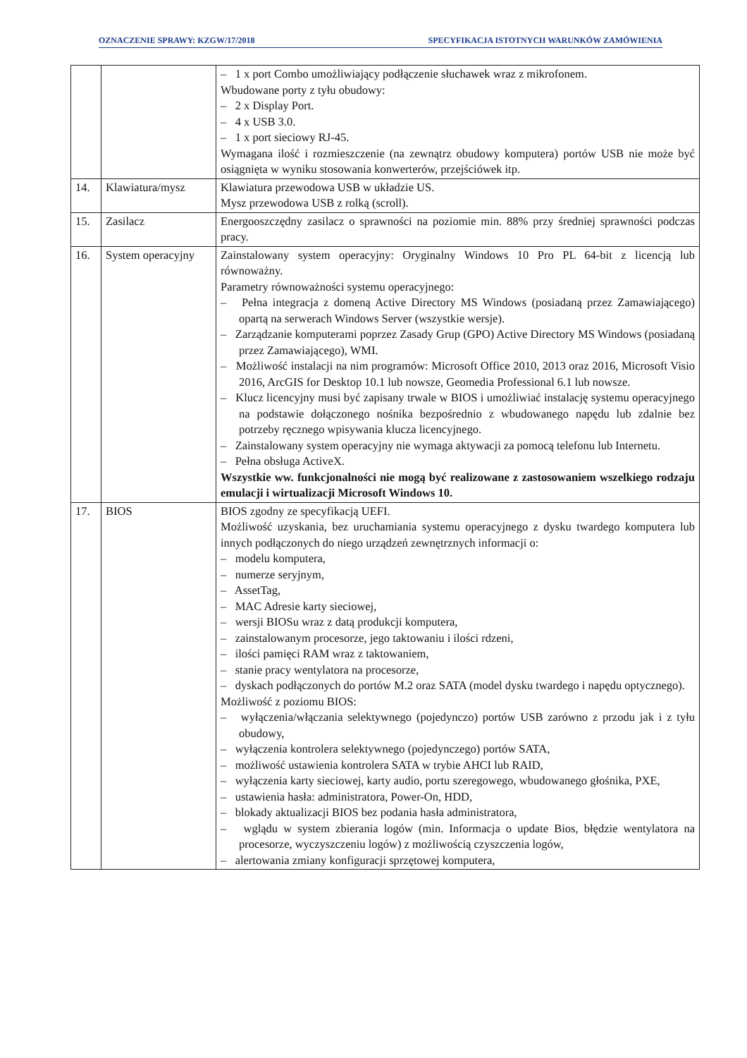OZNACZENIE SPRAWY: KZGW/17/2018 SPECYFIKACJA ISTOTNYCH WARUNKÓW ZAMÓWIENIA
| | | – 1 x port Combo umożliwiający podłączenie słuchawek wraz z mikrofonem. Wbudowane porty z tyłu obudowy: – 2 x Display Port. – 4 x USB 3.0. – 1 x port sieciowy RJ-45. Wymagana ilość i rozmieszczenie (na zewnątrz obudowy komputera) portów USB nie może być osiągnięta w wyniku stosowania konwerterów, przejściówek itp. |
| 14. | Klawiatura/mysz | Klawiatura przewodowa USB w układzie US. Mysz przewodowa USB z rolką (scroll). |
| 15. | Zasilacz | Energooszczędny zasilacz o sprawności na poziomie min. 88% przy średniej sprawności podczas pracy. |
| 16. | System operacyjny | Zainstalowany system operacyjny: Oryginalny Windows 10 Pro PL 64-bit z licencją lub równoważny. Parametry równoważności systemu operacyjnego: – Pełna integracja z domeną Active Directory MS Windows (posiadaną przez Zamawiającego) opartą na serwerach Windows Server (wszystkie wersje). – Zarządzanie komputerami poprzez Zasady Grup (GPO) Active Directory MS Windows (posiadaną przez Zamawiającego), WMI. – Możliwość instalacji na nim programów: Microsoft Office 2010, 2013 oraz 2016, Microsoft Visio 2016, ArcGIS for Desktop 10.1 lub nowsze, Geomedia Professional 6.1 lub nowsze. – Klucz licencyjny musi być zapisany trwale w BIOS i umożliwiać instalację systemu operacyjnego na podstawie dołączonego nośnika bezpośrednio z wbudowanego napędu lub zdalnie bez potrzeby ręcznego wpisywania klucza licencyjnego. – Zainstalowany system operacyjny nie wymaga aktywacji za pomocą telefonu lub Internetu. – Pełna obsługa ActiveX. Wszystkie ww. funkcjonalności nie mogą być realizowane z zastosowaniem wszelkiego rodzaju emulacji i wirtualizacji Microsoft Windows 10. |
| 17. | BIOS | BIOS zgodny ze specyfikacją UEFI. Możliwość uzyskania, bez uruchamiania systemu operacyjnego z dysku twardego komputera lub innych podłączonych do niego urządzeń zewnętrznych informacji o: – modelu komputera, – numerze seryjnym, – AssetTag, – MAC Adresie karty sieciowej, – wersji BIOSu wraz z datą produkcji komputera, – zainstalowanym procesorze, jego taktowaniu i ilości rdzeni, – ilości pamięci RAM wraz z taktowaniem, – stanie pracy wentylatora na procesorze, – dyskach podłączonych do portów M.2 oraz SATA (model dysku twardego i napędu optycznego). Możliwość z poziomu BIOS: – wyłączenia/włączania selektywnego (pojedynczo) portów USB zarówno z przodu jak i z tyłu obudowy, – wyłączenia kontrolera selektywnego (pojedynczego) portów SATA, – możliwość ustawienia kontrolera SATA w trybie AHCI lub RAID, – wyłączenia karty sieciowej, karty audio, portu szeregowego, wbudowanego głośnika, PXE, – ustawienia hasła: administratora, Power-On, HDD, – blokady aktualizacji BIOS bez podania hasła administratora, – wglądu w system zbierania logów (min. Informacja o update Bios, błędzie wentylatora na procesorze, wyczyszczeniu logów) z możliwością czyszczenia logów, – alertowania zmiany konfiguracji sprzętowej komputera, |